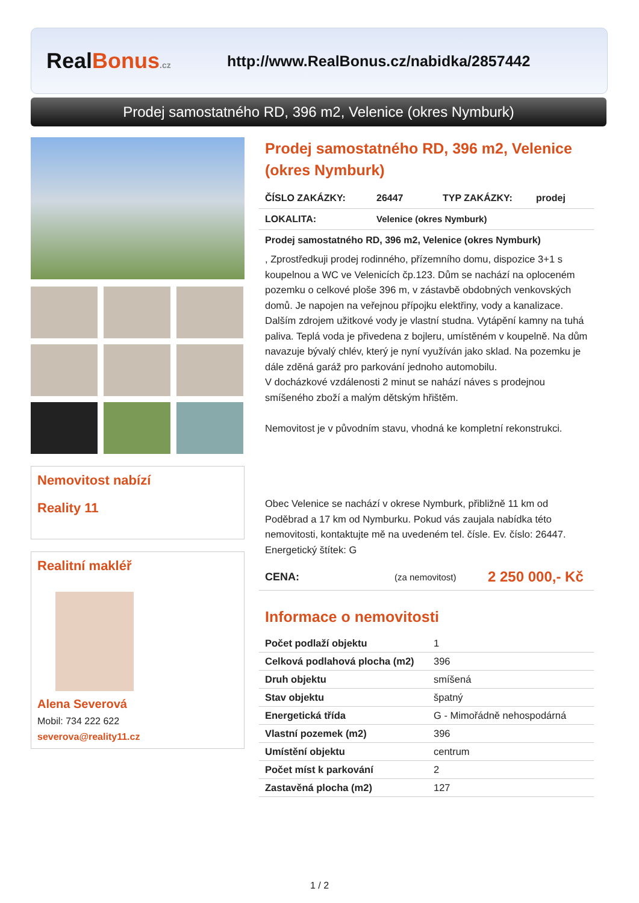RealBonus.cz
http://www.RealBonus.cz/nabidka/2857442
Prodej samostatného RD, 396 m2, Velenice (okres Nymburk)
Nemovitost nabízí
Reality 11
Realitní makléř
Alena Severová
Mobil: 734 222 622
severova@reality11.cz
Prodej samostatného RD, 396 m2, Velenice (okres Nymburk)
ČÍSLO ZAKÁZKY: 26447 TYP ZAKÁZKY: prodej
LOKALITA: Velenice (okres Nymburk)
Prodej samostatného RD, 396 m2, Velenice (okres Nymburk)
, Zprostředkuji prodej rodinného, přízemního domu, dispozice 3+1 s koupelnou a WC ve Velenicích čp.123. Dům se nachází na oploceném pozemku o celkové ploše 396 m, v zástavbě obdobných venkovských domů. Je napojen na veřejnou přípojku elektřiny, vody a kanalizace. Dalším zdrojem užitkové vody je vlastní studna. Vytápění kamny na tuhá paliva. Teplá voda je přivedena z bojleru, umístěném v koupelně. Na dům navazuje bývalý chlév, který je nyní využíván jako sklad. Na pozemku je dále zděná garáž pro parkování jednoho automobilu.
V docházkové vzdálenosti 2 minut se nahází náves s prodejnou smíšeného zboží a malým dětským hřištěm.
Nemovitost je v původním stavu, vhodná ke kompletní rekonstrukci.
Obec Velenice se nachází v okrese Nymburk, přibližně 11 km od Poděbrad a 17 km od Nymburku. Pokud vás zaujala nabídka této nemovitosti, kontaktujte mě na uvedeném tel. čísle. Ev. číslo: 26447. Energetický štítek: G
CENA: (za nemovitost) 2 250 000,- Kč
Informace o nemovitosti
| Počet podlaží objektu | 1 |
| Celková podlahová plocha (m2) | 396 |
| Druh objektu | smíšená |
| Stav objektu | špatný |
| Energetická třída | G - Mimořádně nehospodárná |
| Vlastní pozemek (m2) | 396 |
| Umístění objektu | centrum |
| Počet míst k parkování | 2 |
| Zastavěná plocha (m2) | 127 |
1 / 2